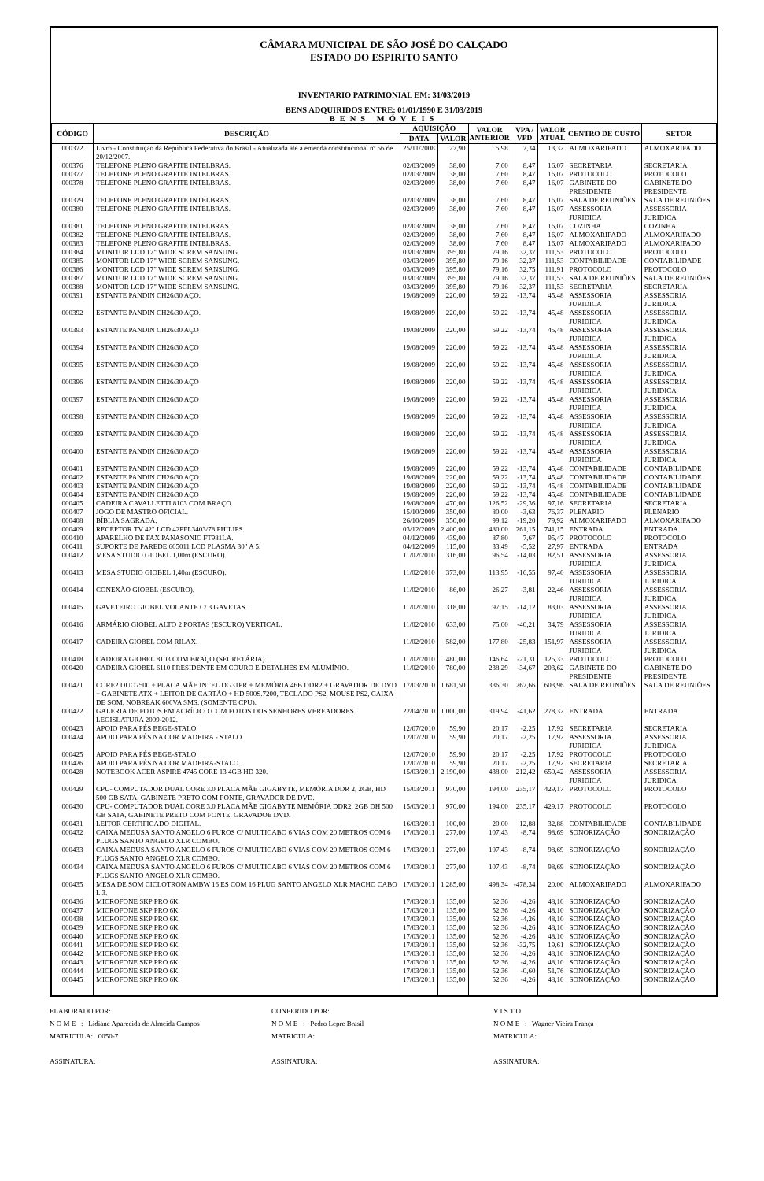CÂMARA MUNICIPAL DE SÃO JOSÉ DO CALÇADO
ESTADO DO ESPIRITO SANTO
INVENTARIO PATRIMONIAL EM: 31/03/2019
BENS ADQUIRIDOS ENTRE: 01/01/1990 E 31/03/2019
BENS MÓVEIS
| CÓDIGO | DESCRIÇÃO | AQUISIÇÃO | | VALOR ANTERIOR | VPA / VPD | VALOR ATUAL | CENTRO DE CUSTO | SETOR |
| --- | --- | --- | --- | --- | --- | --- | --- | --- |
| | | DATA | VALOR | | | | | |
| 000372 | Livro - Constituição da República Federativa do Brasil - Atualizada até a emenda constitucional nº 56 de 20/12/2007. | 25/11/2008 | 27,90 | 5,98 | 7,34 | 13,32 | ALMOXARIFADO | ALMOXARIFADO |
| 000376 | TELEFONE PLENO GRAFITE INTELBRAS. | 02/03/2009 | 38,00 | 7,60 | 8,47 | 16,07 | SECRETARIA | SECRETARIA |
| 000377 | TELEFONE PLENO GRAFITE INTELBRAS. | 02/03/2009 | 38,00 | 7,60 | 8,47 | 16,07 | PROTOCOLO | PROTOCOLO |
| 000378 | TELEFONE PLENO GRAFITE INTELBRAS. | 02/03/2009 | 38,00 | 7,60 | 8,47 | 16,07 | GABINETE DO PRESIDENTE | GABINETE DO PRESIDENTE |
| 000379 | TELEFONE PLENO GRAFITE INTELBRAS. | 02/03/2009 | 38,00 | 7,60 | 8,47 | 16,07 | SALA DE REUNIÕES | SALA DE REUNIÕES |
| 000380 | TELEFONE PLENO GRAFITE INTELBRAS. | 02/03/2009 | 38,00 | 7,60 | 8,47 | 16,07 | ASSESSORIA JURIDICA | ASSESSORIA JURIDICA |
| 000381 | TELEFONE PLENO GRAFITE INTELBRAS. | 02/03/2009 | 38,00 | 7,60 | 8,47 | 16,07 | COZINHA | COZINHA |
| 000382 | TELEFONE PLENO GRAFITE INTELBRAS. | 02/03/2009 | 38,00 | 7,60 | 8,47 | 16,07 | ALMOXARIFADO | ALMOXARIFADO |
| 000383 | TELEFONE PLENO GRAFITE INTELBRAS. | 02/03/2009 | 38,00 | 7,60 | 8,47 | 16,07 | ALMOXARIFADO | ALMOXARIFADO |
| 000384 | MONITOR LCD 17" WIDE SCREM SANSUNG. | 03/03/2009 | 395,80 | 79,16 | 32,37 | 111,53 | PROTOCOLO | PROTOCOLO |
| 000385 | MONITOR LCD 17" WIDE SCREM SANSUNG. | 03/03/2009 | 395,80 | 79,16 | 32,37 | 111,53 | CONTABILIDADE | CONTABILIDADE |
| 000386 | MONITOR LCD 17" WIDE SCREM SANSUNG. | 03/03/2009 | 395,80 | 79,16 | 32,75 | 111,91 | PROTOCOLO | PROTOCOLO |
| 000387 | MONITOR LCD 17" WIDE SCREM SANSUNG. | 03/03/2009 | 395,80 | 79,16 | 32,37 | 111,53 | SALA DE REUNIÕES | SALA DE REUNIÕES |
| 000388 | MONITOR LCD 17" WIDE SCREM SANSUNG. | 03/03/2009 | 395,80 | 79,16 | 32,37 | 111,53 | SECRETARIA | SECRETARIA |
| 000391 | ESTANTE PANDIN CH26/30 AÇO. | 19/08/2009 | 220,00 | 59,22 | -13,74 | 45,48 | ASSESSORIA JURIDICA | ASSESSORIA JURIDICA |
| 000392 | ESTANTE PANDIN CH26/30 AÇO. | 19/08/2009 | 220,00 | 59,22 | -13,74 | 45,48 | ASSESSORIA JURIDICA | ASSESSORIA JURIDICA |
| 000393 | ESTANTE PANDIN CH26/30 AÇO | 19/08/2009 | 220,00 | 59,22 | -13,74 | 45,48 | ASSESSORIA JURIDICA | ASSESSORIA JURIDICA |
| 000394 | ESTANTE PANDIN CH26/30 AÇO | 19/08/2009 | 220,00 | 59,22 | -13,74 | 45,48 | ASSESSORIA JURIDICA | ASSESSORIA JURIDICA |
| 000395 | ESTANTE PANDIN CH26/30 AÇO | 19/08/2009 | 220,00 | 59,22 | -13,74 | 45,48 | ASSESSORIA JURIDICA | ASSESSORIA JURIDICA |
| 000396 | ESTANTE PANDIN CH26/30 AÇO | 19/08/2009 | 220,00 | 59,22 | -13,74 | 45,48 | ASSESSORIA JURIDICA | ASSESSORIA JURIDICA |
| 000397 | ESTANTE PANDIN CH26/30 AÇO | 19/08/2009 | 220,00 | 59,22 | -13,74 | 45,48 | ASSESSORIA JURIDICA | ASSESSORIA JURIDICA |
| 000398 | ESTANTE PANDIN CH26/30 AÇO | 19/08/2009 | 220,00 | 59,22 | -13,74 | 45,48 | ASSESSORIA JURIDICA | ASSESSORIA JURIDICA |
| 000399 | ESTANTE PANDIN CH26/30 AÇO | 19/08/2009 | 220,00 | 59,22 | -13,74 | 45,48 | ASSESSORIA JURIDICA | ASSESSORIA JURIDICA |
| 000400 | ESTANTE PANDIN CH26/30 AÇO | 19/08/2009 | 220,00 | 59,22 | -13,74 | 45,48 | ASSESSORIA JURIDICA | ASSESSORIA JURIDICA |
| 000401 | ESTANTE PANDIN CH26/30 AÇO | 19/08/2009 | 220,00 | 59,22 | -13,74 | 45,48 | CONTABILIDADE | CONTABILIDADE |
| 000402 | ESTANTE PANDIN CH26/30 AÇO | 19/08/2009 | 220,00 | 59,22 | -13,74 | 45,48 | CONTABILIDADE | CONTABILIDADE |
| 000403 | ESTANTE PANDIN CH26/30 AÇO | 19/08/2009 | 220,00 | 59,22 | -13,74 | 45,48 | CONTABILIDADE | CONTABILIDADE |
| 000404 | ESTANTE PANDIN CH26/30 AÇO | 19/08/2009 | 220,00 | 59,22 | -13,74 | 45,48 | CONTABILIDADE | CONTABILIDADE |
| 000405 | CADEIRA CAVALLETTI 8103 COM BRAÇO. | 19/08/2009 | 470,00 | 126,52 | -29,36 | 97,16 | SECRETARIA | SECRETARIA |
| 000407 | JOGO DE MASTRO OFICIAL. | 15/10/2009 | 350,00 | 80,00 | -3,63 | 76,37 | PLENARIO | PLENARIO |
| 000408 | BÍBLIA SAGRADA. | 26/10/2009 | 350,00 | 99,12 | -19,20 | 79,92 | ALMOXARIFADO | ALMOXARIFADO |
| 000409 | RECEPTOR TV 42" LCD 42PFL3403/78 PHILIPS. | 03/12/2009 | 2.400,00 | 480,00 | 261,15 | 741,15 | ENTRADA | ENTRADA |
| 000410 | APARELHO DE FAX PANASONIC FT981LA. | 04/12/2009 | 439,00 | 87,80 | 7,67 | 95,47 | PROTOCOLO | PROTOCOLO |
| 000411 | SUPORTE DE PAREDE 605011 LCD PLASMA 30" A 5. | 04/12/2009 | 115,00 | 33,49 | -5,52 | 27,97 | ENTRADA | ENTRADA |
| 000412 | MESA STUDIO GIOBEL 1,00m (ESCURO). | 11/02/2010 | 316,00 | 96,54 | -14,03 | 82,51 | ASSESSORIA JURIDICA | ASSESSORIA JURIDICA |
| 000413 | MESA STUDIO GIOBEL 1,40m (ESCURO). | 11/02/2010 | 373,00 | 113,95 | -16,55 | 97,40 | ASSESSORIA JURIDICA | ASSESSORIA JURIDICA |
| 000414 | CONEXÃO GIOBEL (ESCURO). | 11/02/2010 | 86,00 | 26,27 | -3,81 | 22,46 | ASSESSORIA JURIDICA | ASSESSORIA JURIDICA |
| 000415 | GAVETEIRO GIOBEL VOLANTE C/ 3 GAVETAS. | 11/02/2010 | 318,00 | 97,15 | -14,12 | 83,03 | ASSESSORIA JURIDICA | ASSESSORIA JURIDICA |
| 000416 | ARMÁRIO GIOBEL ALTO 2 PORTAS (ESCURO) VERTICAL. | 11/02/2010 | 633,00 | 75,00 | -40,21 | 34,79 | ASSESSORIA JURIDICA | ASSESSORIA JURIDICA |
| 000417 | CADEIRA GIOBEL COM RILAX. | 11/02/2010 | 582,00 | 177,80 | -25,83 | 151,97 | ASSESSORIA JURIDICA | ASSESSORIA JURIDICA |
| 000418 | CADEIRA GIOBEL 8103 COM BRAÇO (SECRETÁRIA). | 11/02/2010 | 480,00 | 146,64 | -21,31 | 125,33 | PROTOCOLO | PROTOCOLO |
| 000420 | CADEIRA GIOBEL 6110 PRESIDENTE EM COURO E DETALHES EM ALUMÍNIO. | 11/02/2010 | 780,00 | 238,29 | -34,67 | 203,62 | GABINETE DO PRESIDENTE | GABINETE DO PRESIDENTE |
| 000421 | CORE2 DUO7500 + PLACA MÃE INTEL DG31PR + MEMÓRIA 46B DDR2 + GRAVADOR DE DVD + GABINETE ATX + LEITOR DE CARTÃO + HD 500S.7200, TECLADO PS2, MOUSE PS2, CAIXA DE SOM, NOBREAK 600VA SMS. (SOMENTE CPU). | 17/03/2010 | 1.681,50 | 336,30 | 267,66 | 603,96 | SALA DE REUNIÕES | SALA DE REUNIÕES |
| 000422 | GALERIA DE FOTOS EM ACRÍLICO COM FOTOS DOS SENHORES VEREADORES LEGISLATURA 2009-2012. | 22/04/2010 | 1.000,00 | 319,94 | -41,62 | 278,32 | ENTRADA | ENTRADA |
| 000423 | APOIO PARA PÉS BEGE-STALO. | 12/07/2010 | 59,90 | 20,17 | -2,25 | 17,92 | SECRETARIA | SECRETARIA |
| 000424 | APOIO PARA PÉS NA COR MADEIRA - STALO | 12/07/2010 | 59,90 | 20,17 | -2,25 | 17,92 | ASSESSORIA JURIDICA | ASSESSORIA JURIDICA |
| 000425 | APOIO PARA PÉS BEGE-STALO | 12/07/2010 | 59,90 | 20,17 | -2,25 | 17,92 | PROTOCOLO | PROTOCOLO |
| 000426 | APOIO PARA PÉS NA COR MADEIRA-STALO. | 12/07/2010 | 59,90 | 20,17 | -2,25 | 17,92 | SECRETARIA | SECRETARIA |
| 000428 | NOTEBOOK ACER ASPIRE 4745 CORE 13 4GB HD 320. | 15/03/2011 | 2.190,00 | 438,00 | 212,42 | 650,42 | ASSESSORIA JURIDICA | ASSESSORIA JURIDICA |
| 000429 | CPU- COMPUTADOR DUAL CORE 3.0 PLACA MÃE GIGABYTE, MEMÓRIA DDR 2, 2GB, HD 500 GB SATA, GABINETE PRETO COM FONTE, GRAVADOR DE DVD. | 15/03/2011 | 970,00 | 194,00 | 235,17 | 429,17 | PROTOCOLO | PROTOCOLO |
| 000430 | CPU- COMPUTADOR DUAL CORE 3.0 PLACA MÃE GIGABYTE MEMÓRIA DDR2, 2GB DH 500 GB SATA, GABINETE PRETO COM FONTE, GRAVADOE DVD. | 15/03/2011 | 970,00 | 194,00 | 235,17 | 429,17 | PROTOCOLO | PROTOCOLO |
| 000431 | LEITOR CERTIFICADO DIGITAL. | 16/03/2011 | 100,00 | 20,00 | 12,88 | 32,88 | CONTABILIDADE | CONTABILIDADE |
| 000432 | CAIXA MEDUSA SANTO ANGELO 6 FUROS C/ MULTICABO 6 VIAS COM 20 METROS COM 6 PLUGS SANTO ANGELO XLR COMBO. | 17/03/2011 | 277,00 | 107,43 | -8,74 | 98,69 | SONORIZAÇÃO | SONORIZAÇÃO |
| 000433 | CAIXA MEDUSA SANTO ANGELO 6 FUROS C/ MULTICABO 6 VIAS COM 20 METROS COM 6 PLUGS SANTO ANGELO XLR COMBO. | 17/03/2011 | 277,00 | 107,43 | -8,74 | 98,69 | SONORIZAÇÃO | SONORIZAÇÃO |
| 000434 | CAIXA MEDUSA SANTO ANGELO 6 FUROS C/ MULTICABO 6 VIAS COM 20 METROS COM 6 PLUGS SANTO ANGELO XLR COMBO. | 17/03/2011 | 277,00 | 107,43 | -8,74 | 98,69 | SONORIZAÇÃO | SONORIZAÇÃO |
| 000435 | MESA DE SOM CICLOTRON AMBW 16 ES COM 16 PLUG SANTO ANGELO XLR MACHO CABO L 3. | 17/03/2011 | 1.285,00 | 498,34 | -478,34 | 20,00 | ALMOXARIFADO | ALMOXARIFADO |
| 000436 | MICROFONE SKP PRO 6K. | 17/03/2011 | 135,00 | 52,36 | -4,26 | 48,10 | SONORIZAÇÃO | SONORIZAÇÃO |
| 000437 | MICROFONE SKP PRO 6K. | 17/03/2011 | 135,00 | 52,36 | -4,26 | 48,10 | SONORIZAÇÃO | SONORIZAÇÃO |
| 000438 | MICROFONE SKP PRO 6K. | 17/03/2011 | 135,00 | 52,36 | -4,26 | 48,10 | SONORIZAÇÃO | SONORIZAÇÃO |
| 000439 | MICROFONE SKP PRO 6K. | 17/03/2011 | 135,00 | 52,36 | -4,26 | 48,10 | SONORIZAÇÃO | SONORIZAÇÃO |
| 000440 | MICROFONE SKP PRO 6K. | 17/03/2011 | 135,00 | 52,36 | -4,26 | 48,10 | SONORIZAÇÃO | SONORIZAÇÃO |
| 000441 | MICROFONE SKP PRO 6K. | 17/03/2011 | 135,00 | 52,36 | -32,75 | 19,61 | SONORIZAÇÃO | SONORIZAÇÃO |
| 000442 | MICROFONE SKP PRO 6K. | 17/03/2011 | 135,00 | 52,36 | -4,26 | 48,10 | SONORIZAÇÃO | SONORIZAÇÃO |
| 000443 | MICROFONE SKP PRO 6K. | 17/03/2011 | 135,00 | 52,36 | -4,26 | 48,10 | SONORIZAÇÃO | SONORIZAÇÃO |
| 000444 | MICROFONE SKP PRO 6K. | 17/03/2011 | 135,00 | 52,36 | -0,60 | 51,76 | SONORIZAÇÃO | SONORIZAÇÃO |
| 000445 | MICROFONE SKP PRO 6K. | 17/03/2011 | 135,00 | 52,36 | -4,26 | 48,10 | SONORIZAÇÃO | SONORIZAÇÃO |
ELABORADO POR:
N O M E : Lidiane Aparecida de Almeida Campos
MATRICULA: 0050-7
ASSINATURA:
CONFERIDO POR:
N O M E : Pedro Lepre Brasil
MATRICULA:
ASSINATURA:
V I S T O
N O M E : Wagner Vieira França
MATRICULA:
ASSINATURA: